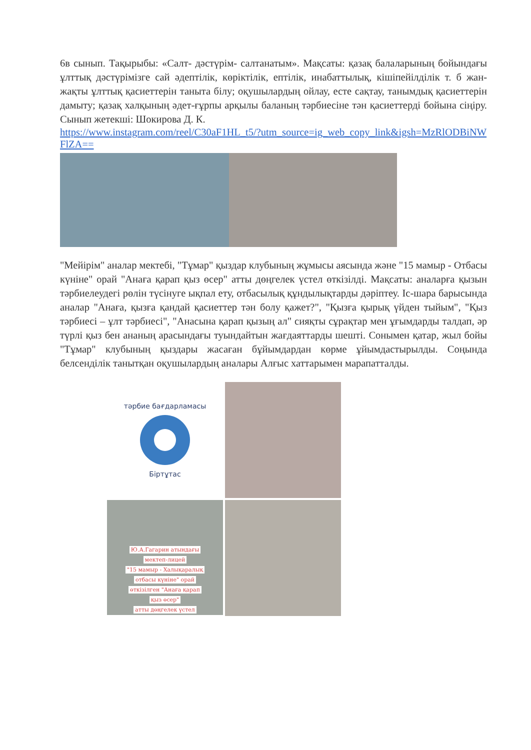6в сынып. Тақырыбы: «Салт- дәстүрім- салтанатым». Мақсаты: қазақ балаларының бойындағы ұлттық дәстүрімізге сай әдептілік, көріктілік, ептілік, инабаттылық, кішіпейілділік т. б жан-жақты ұлттық қасиеттерін таныта білу; оқушылардың ойлау, есте сақтау, танымдық қасиеттерін дамыту; қазақ халқының әдет-ғұрпы арқылы баланың тәрбиесіне тән қасиеттерді бойына сіңіру. Сынып жетекші: Шокирова Д. К.
https://www.instagram.com/reel/C30aF1HL_t5/?utm_source=ig_web_copy_link&igsh=MzRlODBiNWFlZA==
"Мейірім" аналар мектебі, "Тұмар" қыздар клубының жұмысы аясында және "15 мамыр - Отбасы күніне" орай "Анаға қарап қыз өсер" атты дөңгелек үстел өткізілді. Мақсаты: аналарға қызын тәрбиелеудегі рөлін түсінуге ықпал ету, отбасылық құндылықтарды дәріптеу. Іс-шара барысында аналар "Анаға, қызға қандай қасиеттер тән болу қажет?", "Қызға қырық үйден тыйым", "Қыз тәрбиесі – ұлт тәрбиесі", "Анасына қарап қызың ал" сияқты сұрақтар мен ұғымдарды талдап, әр түрлі қыз бен ананың арасындағы туындайтын жағдаяттарды шешті. Сонымен қатар, жыл бойы "Тұмар" клубының қыздары жасаған бұйымдардан көрме ұйымдастырылды. Соңында белсенділік танытқан оқушылардың аналары Алғыс хаттарымен марапатталды.
тәрбие бағдарламасы
Біртұтас
Ю.А.Гагарин атындағы
мектеп-лицей
"15 мамыр - Халықаралық
отбасы күніне" орай
өткізілген "Анаға қарап
қыз өсер"
атты дөңгелек үстел